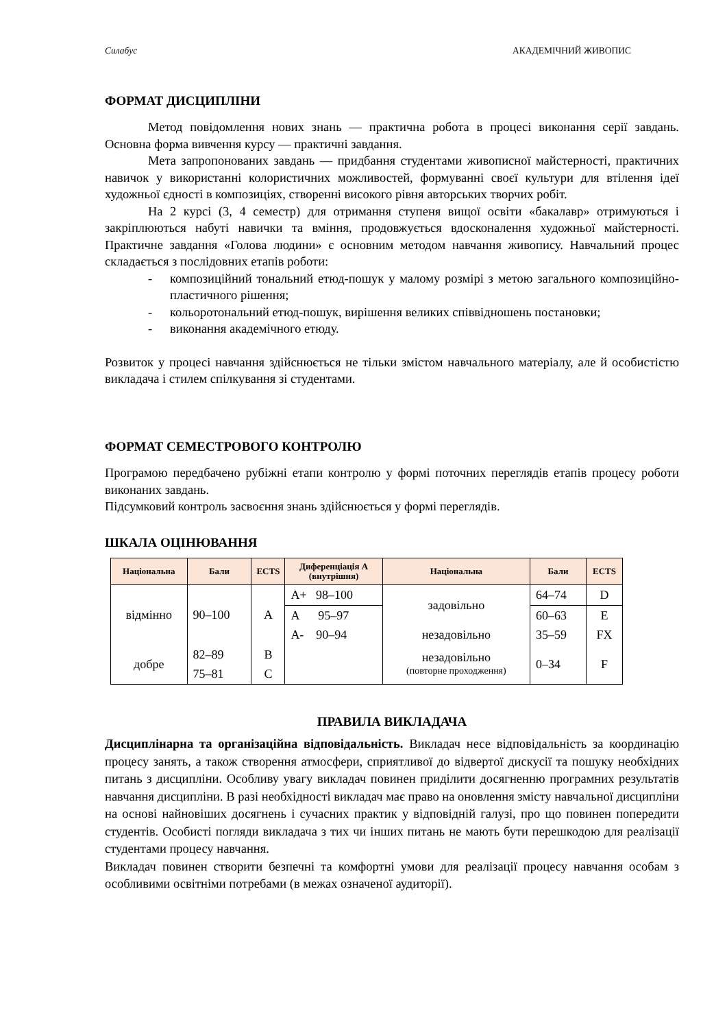Силабус АКАДЕМІЧНИЙ ЖИВОПИС
ФОРМАТ ДИСЦИПЛІНИ
Метод повідомлення нових знань — практична робота в процесі виконання серії завдань. Основна форма вивчення курсу — практичні завдання.
Мета запропонованих завдань — придбання студентами живописної майстерності, практичних навичок у використанні колористичних можливостей, формуванні своєї культури для втілення ідеї художньої єдності в композиціях, створенні високого рівня авторських творчих робіт.
На 2 курсі (3, 4 семестр) для отримання ступеня вищої освіти «бакалавр» отримуються і закріплюються набуті навички та вміння, продовжується вдосконалення художньої майстерності. Практичне завдання «Голова людини» є основним методом навчання живопису. Навчальний процес складається з послідовних етапів роботи:
- композиційний тональний етюд-пошук у малому розмірі з метою загального композиційно-пластичного рішення;
- кольоротональний етюд-пошук, вирішення великих співвідношень постановки;
- виконання академічного етюду.
Розвиток у процесі навчання здійснюється не тільки змістом навчального матеріалу, але й особистістю викладача і стилем спілкування зі студентами.
ФОРМАТ СЕМЕСТРОВОГО КОНТРОЛЮ
Програмою передбачено рубіжні етапи контролю у формі поточних переглядів етапів процесу роботи виконаних завдань.
Підсумковий контроль засвоєння знань здійснюється у формі переглядів.
ШКАЛА ОЦІНЮВАННЯ
| Національна | Бали | ECTS | Диференціація А (внутрішня) | Національна | Бали | ECTS |
| --- | --- | --- | --- | --- | --- | --- |
| відмінно | 90–100 | A | A+ 98–100 | задовільно | 64–74 | D |
| | | | A 95–97 | | 60–63 | E |
| | | | A- 90–94 | незадовільно | 35–59 | FX |
| добре | 82–89 | B | | незадовільно (повторне проходження) | 0–34 | F |
| | 75–81 | C | | | | |
ПРАВИЛА ВИКЛАДАЧА
Дисциплінарна та організаційна відповідальність. Викладач несе відповідальність за координацію процесу занять, а також створення атмосфери, сприятливої до відвертої дискусії та пошуку необхідних питань з дисципліни. Особливу увагу викладач повинен приділити досягненню програмних результатів навчання дисципліни. В разі необхідності викладач має право на оновлення змісту навчальної дисципліни на основі найновіших досягнень і сучасних практик у відповідній галузі, про що повинен попередити студентів. Особисті погляди викладача з тих чи інших питань не мають бути перешкодою для реалізації студентами процесу навчання.
Викладач повинен створити безпечні та комфортні умови для реалізації процесу навчання особам з особливими освітніми потребами (в межах означеної аудиторії).